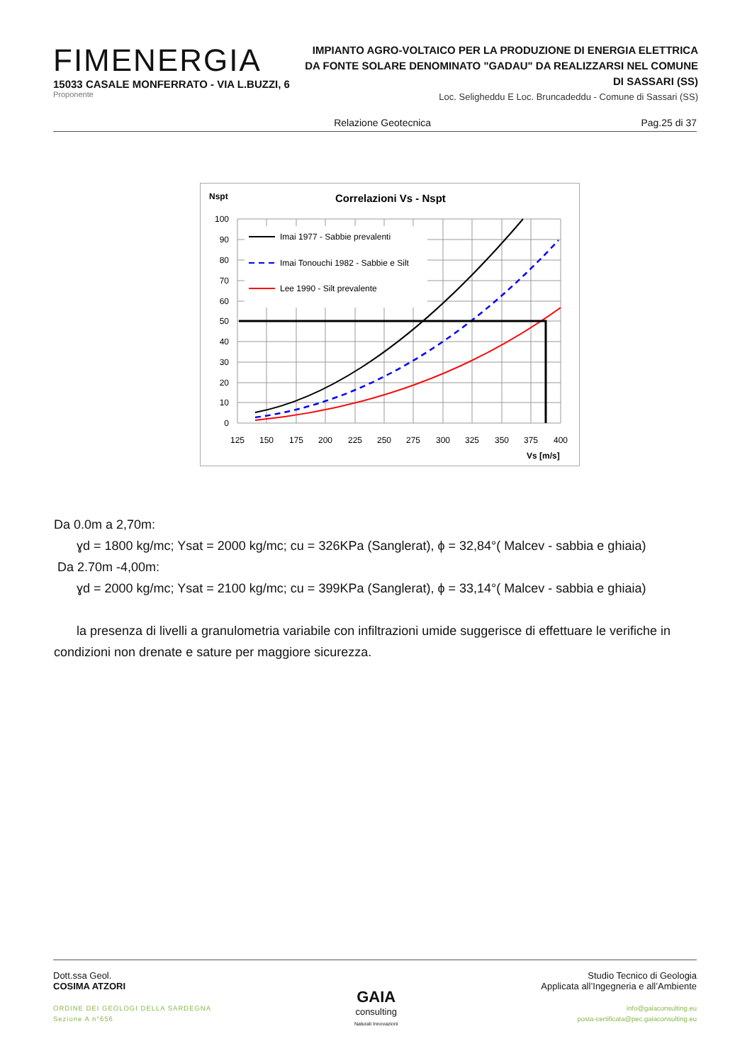FIMENERGIA
15033 CASALE MONFERRATO - VIA L.BUZZI, 6
Proponente
IMPIANTO AGRO-VOLTAICO PER LA PRODUZIONE DI ENERGIA ELETTRICA DA FONTE SOLARE DENOMINATO "GADAU" DA REALIZZARSI NEL COMUNE DI SASSARI (SS)
Loc. Seligheddu E Loc. Bruncadeddu - Comune di Sassari (SS)
Relazione Geotecnica Pag.25 di 37
Nspt
Correlazioni Vs - Nspt
Imai 1977 - Sabbie prevalenti
Imai Tonouchi 1982 - Sabbie e Silt
Lee 1990 - Silt prevalente
100
90
80
70
60
50
40
30
20
10
0
125
150
175
200
225
250
275
300
325
350
375
400
Vs [m/s]
Da 0.0m a 2,70m:
ɣd = 1800 kg/mc; Ysat = 2000 kg/mc; cu = 326KPa (Sanglerat), ϕ = 32,84°( Malcev - sabbia e ghiaia)
Da 2.70m -4,00m:
ɣd = 2000 kg/mc; Ysat = 2100 kg/mc; cu = 399KPa (Sanglerat), ϕ = 33,14°( Malcev - sabbia e ghiaia)
la presenza di livelli a granulometria variabile con infiltrazioni umide suggerisce di effettuare le verifiche in condizioni non drenate e sature per maggiore sicurezza.
Dott.ssa Geol.
COSIMA ATZORI
ORDINE DEI GEOLOGI DELLA SARDEGNA
Sezione A n°656
GAIA
consulting
Naturali Innovazioni
Studio Tecnico di Geologia
Applicata all’Ingegneria e all’Ambiente
info@gaiaconsulting.eu
posta-certificata@pec.gaiaconsulting.eu